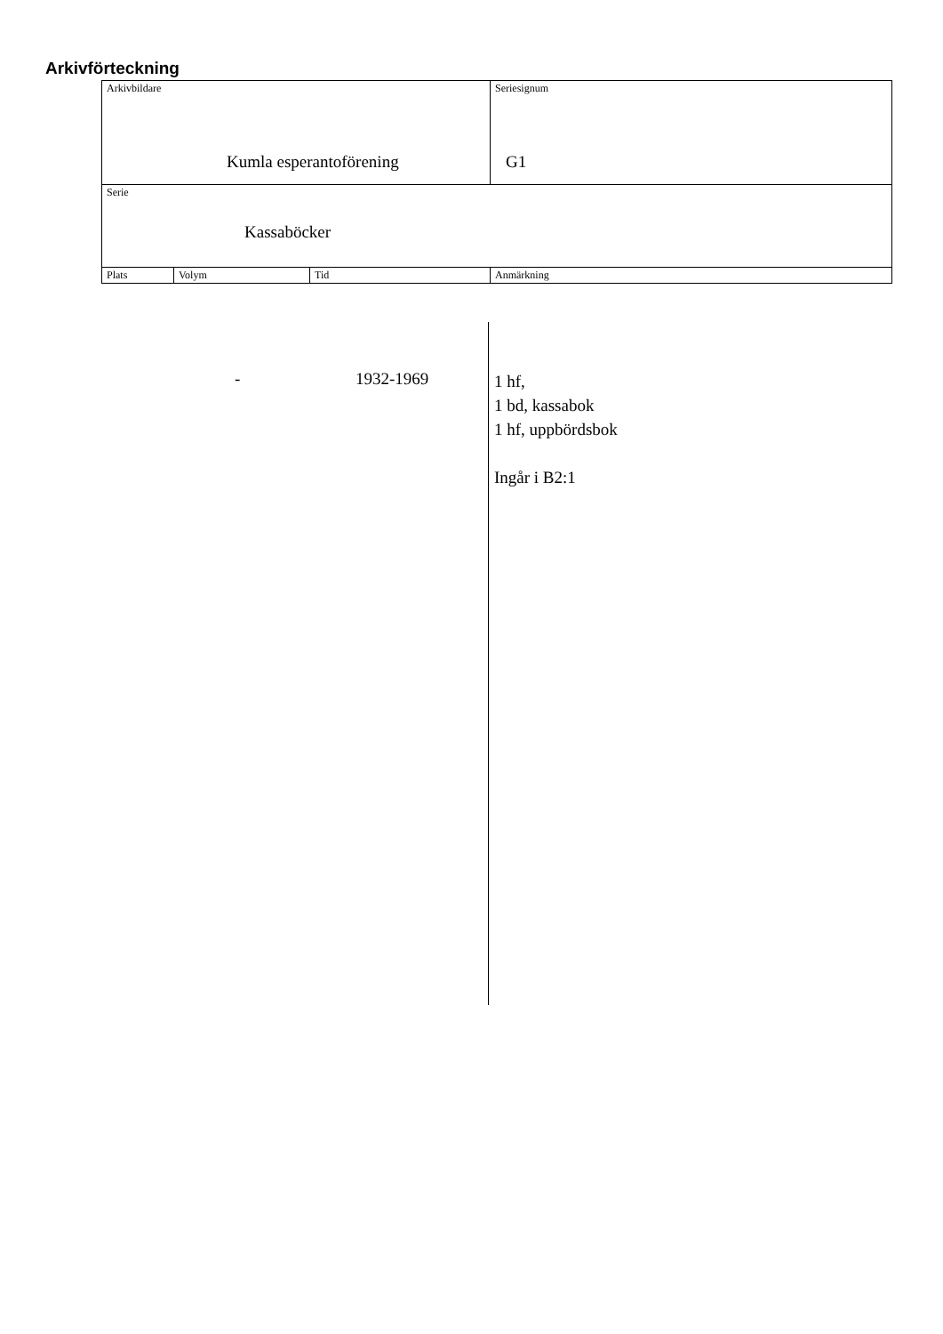Arkivförteckning
| Arkivbildare Kumla esperantoförening | | | | Seriesignum G1 |
| Serie Kassaböcker | | | | |
| Plats | Volym | Tid | Anmärkning | |
- 1932-1969
1 hf,
1 bd, kassabok
1 hf, uppbördsbok
Ingår i B2:1